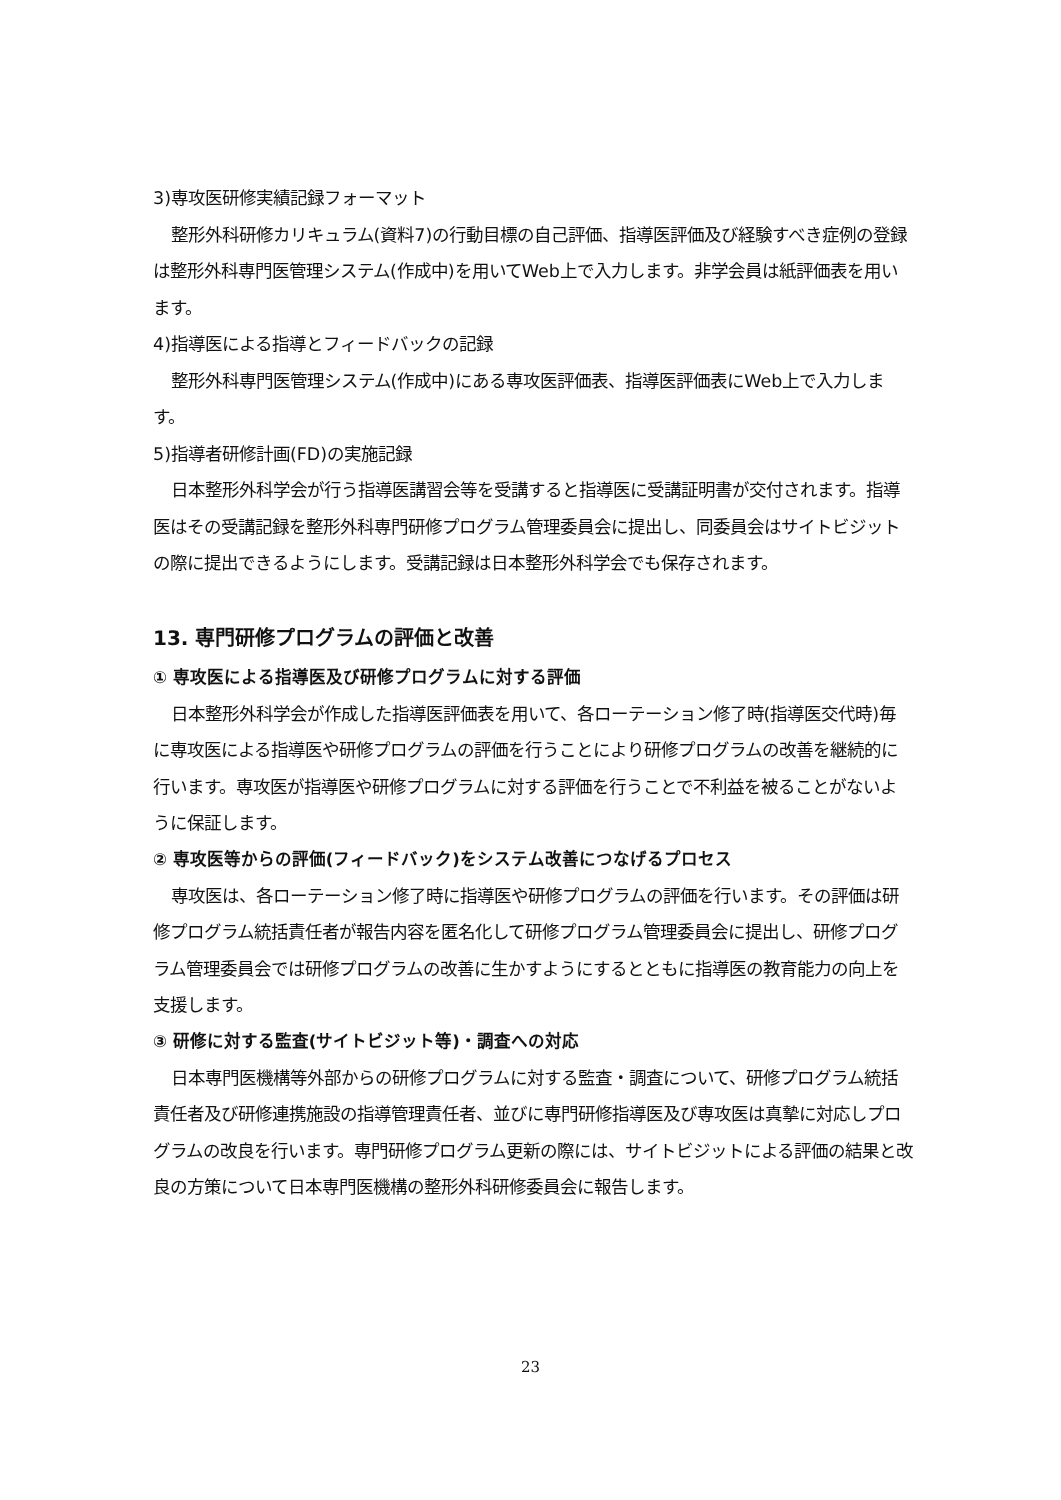3)専攻医研修実績記録フォーマット
整形外科研修カリキュラム(資料7)の行動目標の自己評価、指導医評価及び経験すべき症例の登録は整形外科専門医管理システム(作成中)を用いてWeb上で入力します。非学会員は紙評価表を用います。
4)指導医による指導とフィードバックの記録
整形外科専門医管理システム(作成中)にある専攻医評価表、指導医評価表にWeb上で入力します。
5)指導者研修計画(FD)の実施記録
日本整形外科学会が行う指導医講習会等を受講すると指導医に受講証明書が交付されます。指導医はその受講記録を整形外科専門研修プログラム管理委員会に提出し、同委員会はサイトビジットの際に提出できるようにします。受講記録は日本整形外科学会でも保存されます。
13. 専門研修プログラムの評価と改善
① 専攻医による指導医及び研修プログラムに対する評価
日本整形外科学会が作成した指導医評価表を用いて、各ローテーション修了時(指導医交代時)毎に専攻医による指導医や研修プログラムの評価を行うことにより研修プログラムの改善を継続的に行います。専攻医が指導医や研修プログラムに対する評価を行うことで不利益を被ることがないように保証します。
② 専攻医等からの評価(フィードバック)をシステム改善につなげるプロセス
専攻医は、各ローテーション修了時に指導医や研修プログラムの評価を行います。その評価は研修プログラム統括責任者が報告内容を匿名化して研修プログラム管理委員会に提出し、研修プログラム管理委員会では研修プログラムの改善に生かすようにするとともに指導医の教育能力の向上を支援します。
③ 研修に対する監査(サイトビジット等)・調査への対応
日本専門医機構等外部からの研修プログラムに対する監査・調査について、研修プログラム統括責任者及び研修連携施設の指導管理責任者、並びに専門研修指導医及び専攻医は真摯に対応しプログラムの改良を行います。専門研修プログラム更新の際には、サイトビジットによる評価の結果と改良の方策について日本専門医機構の整形外科研修委員会に報告します。
23